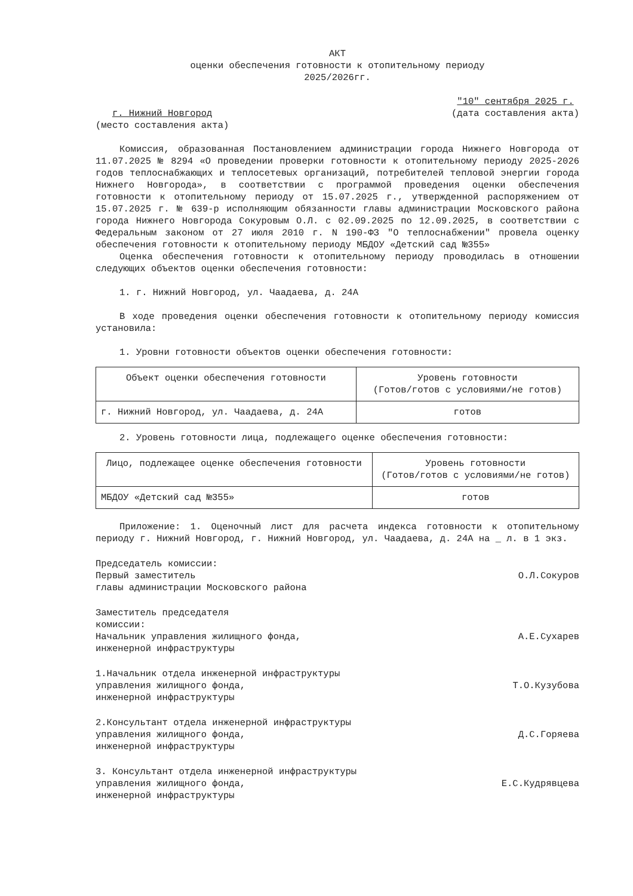АКТ
оценки обеспечения готовности к отопительному периоду
2025/2026гг.
г. Нижний Новгород
(место составления акта)
"10" сентября 2025 г.
(дата составления акта)
Комиссия, образованная Постановлением администрации города Нижнего Новгорода от 11.07.2025 № 8294 «О проведении проверки готовности к отопительному периоду 2025-2026 годов теплоснабжающих и теплосетевых организаций, потребителей тепловой энергии города Нижнего Новгорода», в соответствии с программой проведения оценки обеспечения готовности к отопительному периоду от 15.07.2025 г., утвержденной распоряжением от 15.07.2025 г. № 639-р исполняющим обязанности главы администрации Московского района города Нижнего Новгорода Сокуровым О.Л. с 02.09.2025 по 12.09.2025, в соответствии с Федеральным законом от 27 июля 2010 г. N 190-ФЗ "О теплоснабжении" провела оценку обеспечения готовности к отопительному периоду МБДОУ «Детский сад №355»
Оценка обеспечения готовности к отопительному периоду проводилась в отношении следующих объектов оценки обеспечения готовности:
1. г. Нижний Новгород, ул. Чаадаева, д. 24А
В ходе проведения оценки обеспечения готовности к отопительному периоду комиссия установила:
1. Уровни готовности объектов оценки обеспечения готовности:
| Объект оценки обеспечения готовности | Уровень готовности (Готов/готов с условиями/не готов) |
| --- | --- |
| г. Нижний Новгород, ул. Чаадаева, д. 24А | готов |
2. Уровень готовности лица, подлежащего оценке обеспечения готовности:
| Лицо, подлежащее оценке обеспечения готовности | Уровень готовности (Готов/готов с условиями/не готов) |
| --- | --- |
| МБДОУ «Детский сад №355» | готов |
Приложение: 1. Оценочный лист для расчета индекса готовности к отопительному периоду г. Нижний Новгород, г. Нижний Новгород, ул. Чаадаева, д. 24А на _ л. в 1 экз.
Председатель комиссии:
Первый заместитель
главы администрации Московского района
О.Л.Сокуров
Заместитель председателя
комиссии:
Начальник управления жилищного фонда,
инженерной инфраструктуры
А.Е.Сухарев
1.Начальник отдела инженерной инфраструктуры
управления жилищного фонда,
инженерной инфраструктуры
Т.О.Кузубова
2.Консультант отдела инженерной инфраструктуры
управления жилищного фонда,
инженерной инфраструктуры
Д.С.Горяева
3. Консультант отдела инженерной инфраструктуры
управления жилищного фонда,
инженерной инфраструктуры
Е.С.Кудрявцева